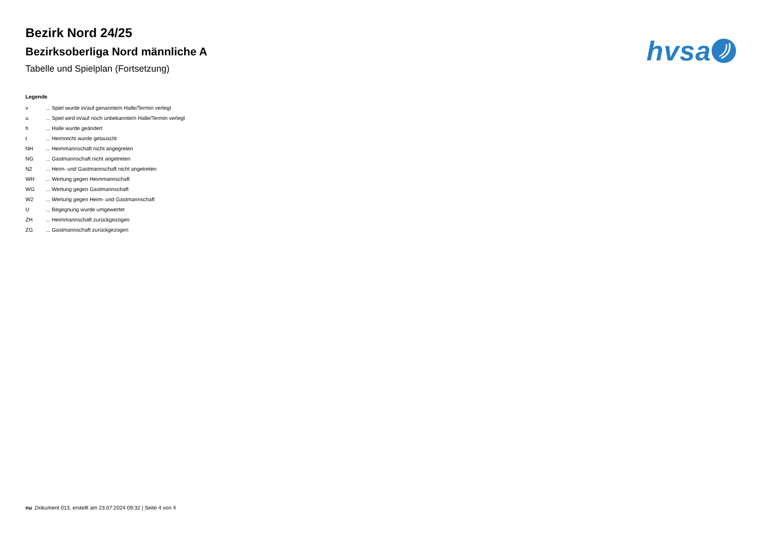Bezirk Nord 24/25
Bezirksoberliga Nord männliche A
Tabelle und Spielplan (Fortsetzung)
hvsa
Legende
| v | ... Spiel wurde in/auf genannte/n Halle/Termin verlegt |
| u | ... Spiel wird in/auf noch unbekannte/n Halle/Termin verlegt |
| h | ... Halle wurde geändert |
| t | ... Heimrecht wurde getauscht |
| NH | ... Heimmannschaft nicht angegreten |
| NG | ... Gastmannschaft nicht angetreten |
| N2 | ... Heim- und Gastmannschaft nicht angetreten |
| WH | ... Wertung gegen Heimmannschaft |
| WG | ... Wertung gegen Gastmannschaft |
| W2 | ... Wertung gegen Heim- und Gastmannschaft |
| U | ... Begegnung wurde umgewertet |
| ZH | ... Heimmannschaft zurückgezogen |
| ZG | ... Gastmannschaft zurückgezogen |
nu .Dokument 013, erstellt am 23.07.2024 09:32 | Seite 4 von 4